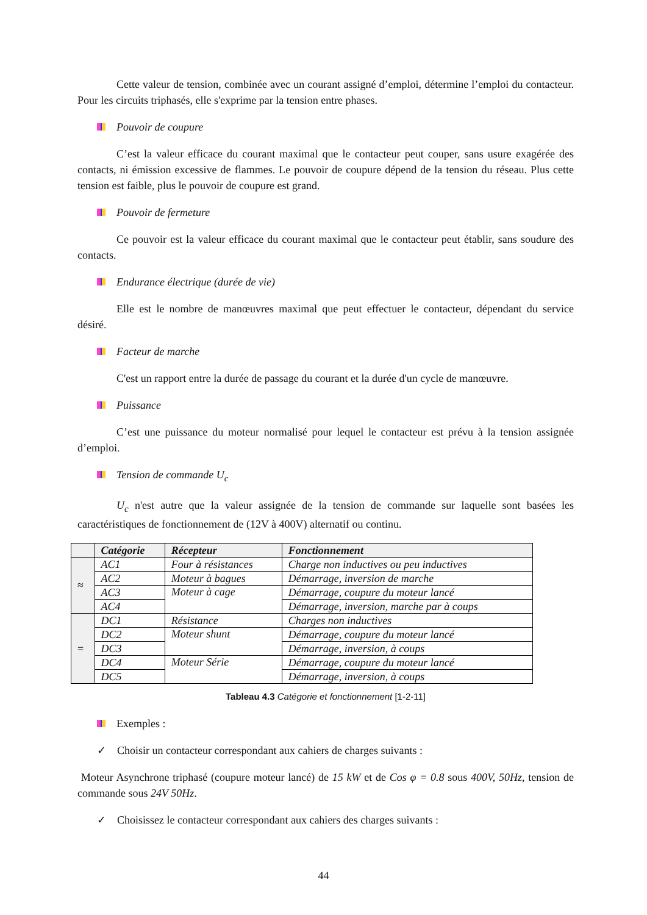Cette valeur de tension, combinée avec un courant assigné d’emploi, détermine l’emploi du contacteur. Pour les circuits triphasés, elle s'exprime par la tension entre phases.
Pouvoir de coupure
C’est la valeur efficace du courant maximal que le contacteur peut couper, sans usure exagérée des contacts, ni émission excessive de flammes. Le pouvoir de coupure dépend de la tension du réseau. Plus cette tension est faible, plus le pouvoir de coupure est grand.
Pouvoir de fermeture
Ce pouvoir est la valeur efficace du courant maximal que le contacteur peut établir, sans soudure des contacts.
Endurance électrique (durée de vie)
Elle est le nombre de manœuvres maximal que peut effectuer le contacteur, dépendant du service désiré.
Facteur de marche
C'est un rapport entre la durée de passage du courant et la durée d'un cycle de manœuvre.
Puissance
C’est une puissance du moteur normalisé pour lequel le contacteur est prévu à la tension assignée d’emploi.
Tension de commande U<sub>c</sub>
U<sub>c</sub> n'est autre que la valeur assignée de la tension de commande sur laquelle sont basées les caractéristiques de fonctionnement de (12V à 400V) alternatif ou continu.
| | Catégorie | Récepteur | Fonctionnement |
| --- | --- | --- | --- |
| ≈ | AC1 | Four à résistances | Charge non inductives ou peu inductives |
| | AC2 | Moteur à bagues | Démarrage, inversion de marche |
| | AC3 | Moteur à cage | Démarrage, coupure du moteur lancé |
| | AC4 | | Démarrage, inversion, marche par à coups |
| = | DC1 | Résistance | Charges non inductives |
| | DC2 | Moteur shunt | Démarrage, coupure du moteur lancé |
| | DC3 | | Démarrage, inversion, à coups |
| | DC4 | Moteur Série | Démarrage, coupure du moteur lancé |
| | DC5 | | Démarrage, inversion, à coups |
Tableau 4.3 Catégorie et fonctionnement [1-2-11]
Exemples :
✓ Choisir un contacteur correspondant aux cahiers de charges suivants :
Moteur Asynchrone triphasé (coupure moteur lancé) de 15 kW et de Cos φ = 0.8 sous 400V, 50Hz, tension de commande sous 24V 50Hz.
✓ Choisissez le contacteur correspondant aux cahiers des charges suivants :
44